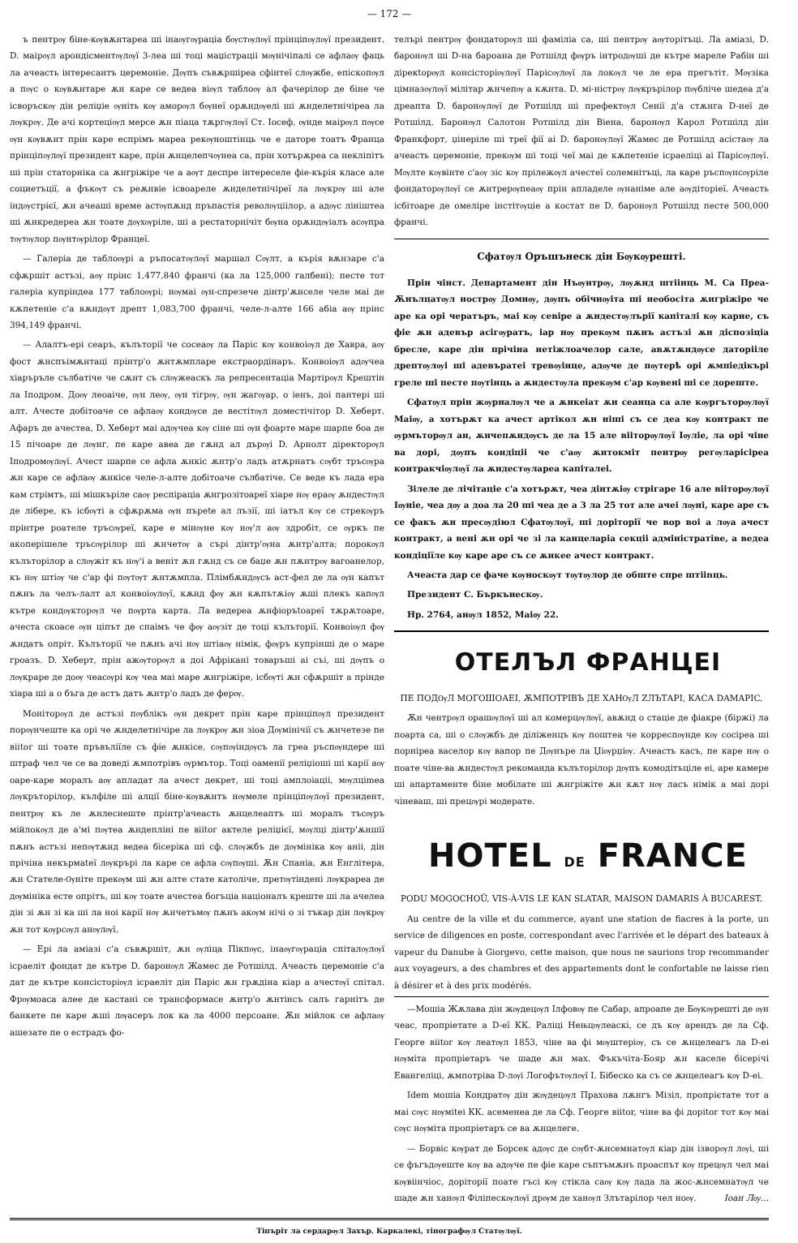— 172 —
ъ пентрѹ біне-кѹвѫнтареа ші інаѹгѹраціа бѹстѹлѹї прінціпѹлѹї президент. D. маірѹл арондісментѹлѹї 3-леа ші тоці маџістраціі мѹнічіпалі се афлаѹ фаць ла ачеасть інтересантъ церемоніе. Дѹпъ съвѫршіреа сфінтеї слѹжбе, епіскопѹл а пѹс о кѹвѫнтаре ѫн каре се ведеа віѹл таблоѹ ал фачерілор де біне че ісворъскѹ дін реліџіе ѹніть кѹ аморѹл бѹнеї орѫндѹелі ші ѫнделетнічіреа ла лѹкрѹ. Де ачі кортеціѹл мерсе ѫн піаца тѫргѹлѹї Ст. Іосеф, ѹнде маірѹл пѹсе ѹн кѹвѫнт прін каре еспрімъ мареа рекѹноштінць че е даторе тоатъ Франца прінціпѹлѹї президент каре, прін ѫнцелепчѹнеа са, прін хотърѫреа са некліпітъ ші прін статорніка са ѫнгріжіре че а аѹт деспре інтереселе фіе-кърія класе але социетъції, а фъкѹт съ реѫнвіе ісвоареле ѫнделетнічіреї ла лѹкрѹ ші але індѹстрієї, ѫн ачеаші време астѹпѫнд пръпастія револѹціілор, а адѹс лініштеа ші ѫнкредереа ѫн тоате дѹхѹріле, ші а рестаторнічіт бѹна орѫндѹіалъ асѹпра тѹтѹлор пѹнтѹрілор Францеї.
— Галеріа де таблоѹрі а ръпосатѹлѹї маршал Сѹлт, а кърія вѫнзаре с'а сфѫршіт астъзі, аѹ прінс 1,477,840 франчі (ка ла 125,000 галбені); песте тот галеріа купріндеа 177 таблоѹрі; нѹмаі ѹн-спрезече дінтр'ѫнселе челе маі де кѫпетеніе с'а вѫндѹт дрепт 1,083,700 франчі, челе-л-алте 166 абіа аѹ прінс 394,149 франчі.
— Алалтъ-ері сеаръ, кълъторії че сосеаѹ ла Паріс кѹ конвоіѹл де Хавра, аѹ фост ѫнспъімѫнтаці прінтр'о ѫнтѫмпларе екстраордінаръ. Конвоіѹл адѹчеа хіаръръле сълбатіче че сѫнт съ слѹжеаскъ ла репресентаціа Мартірѹл Крештін ла Іподром. Доѹ леоаіче, ѹн леѹ, ѹн тігрѹ, ѹн жагѹар, о іенъ, доі пантері ші алт. Ачесте добітоаче се афлаѹ кондѹсе де вестітѹл доместічітор D. Хеберт. Афаръ де ачестеа, D. Хеберт маі адѹчеа кѹ сіне ші ѹн фоарте маре шарпе боа де 15 пічоаре де лѹнг, пе каре авеа де гѫнд ал дърѹі D. Арнолт діректорѹл Іподромѹлѹї. Ачест шарпе се афла ѫнкіс ѫнтр'о ладъ атѫрнатъ сѹбт тръсѹра ѫн каре се афлаѹ ѫнкісе челе-л-алте добітоаче сълбатіче. Се веде къ лада ера кам стрімтъ, ші мішкъріле саѹ респіраціа ѫнгрозітоареї хіаре нѹ ераѹ ѫндестѹл де лібере, къ ісбѹті а сфѫрѫма ѹн пъреte ал лъзії, ші іатъл кѹ се стрекѹръ прінтре роателе тръсѹреї, каре е мінѹне кѹ нѹ'л аѹ здробіт, се ѹркъ пе акоперішеле тръсѹрілор ші ѫнчетѹ а сърі дінтр'ѹна ѫнтр'алта; порокѹл кълъторілор а слѹжіт къ нѹ'і а веніт ѫн гѫнд съ се баџе ѫн пѫнтрѹ вагоанелор, къ нѹ штіѹ че с'ар фі пѹтѹт ѫнтѫмпла. Плімбѫндѹсъ аст-фел де ла ѹн капът пѫнъ ла челъ-лалт ал конвоіѹлѹї, кѫнд фѹ ѫн кѫпътѫіѹ ѫші плекъ капѹл кътре кондѹкторѹл че пѹрта карта. Ла ведереа ѫнфіоръtoареї тѫрѫтоаре, ачеста скоасе ѹн ціпът де спаімъ че фѹ аѹзіт де тоці кълъторії. Конвоіѹл фѹ ѫндатъ опріт. Кълъторії че пѫнъ ачі нѹ штіаѹ німік, фѹръ купрінші де о маре гроазъ. D. Хеберт, прін ажѹторѹл а доі Афрікані товаръші аі съі, ші дѹпъ о лѹкраре де доѹ чеасѹрі кѹ чеа маі маре ѫнгріжіре, ісбѹті ѫн сфѫршіт а прінде хіара ші а о бъга де астъ датъ ѫнтр'о ладъ де ферѹ.
Моніторѹл де астъзі пѹблікъ ѹн декрет прін каре прінціпѹл президент порѹнчеште ка орі че ѫнделетнічіре ла лѹкрѹ ѫн зіоа Дѹмінічії съ ѫнчетезе пе вііtor ші тоате пръвъліїле съ фіе ѫнкісе, сѹпѹіндѹсъ ла греа ръспѹндере ші штраф чел че се ва доведі ѫмпотрівъ ѹрмътор. Тоці оаменії реліџіоші ші карії аѹ оаре-каре моралъ аѹ апладат ла ачест декрет, ші тоці амплоіаціі, мѹлціmea лѹкръторілор, кълфіле ші алції біне-кѹвѫнтъ нѹмеле прінціпѹлѹї президент, пентрѹ къ ле ѫнлеснеште прінтр'ачеасть ѫнцелеаптъ ші моралъ тъсѹръ мійлокѹл де а'мі пѹтеа ѫндепліні пе вііtor актеле реліџієї, мѹлці дінтр'ѫншії пѫнъ астъзі непѹтѫнд ведеа бісеріка ші сф. слѹжбъ де дѹмініка кѹ аніі, дін прічіна некърмаtеї лѹкрърі ла каре се афла сѹпѹші. Ѫн Спаніа, ѫн Енглітера, ѫн Стателе-Ѹніте прекѹм ші ѫн алте стате католіче, претѹтіндені лѹкрареа де дѹмініка есте опрітъ, ші кѹ тоате ачестеа богъціа націоналъ креште ші ла ачелеа дін зі ѫн зі ка ші ла ноі карії нѹ ѫнчетъмѹ пѫнъ акѹм нічі о зі тъкар дін лѹкрѹ ѫн тот кѹрсѹл анѹлѹї.
— Ері ла аміазі с'а съвѫршіт, ѫн ѹліца Пікпѹс, інаѹгѹраціа спіталѹлѹї ісраеліт фондат де кътре D. баронѹл Жамес де Ротшілд. Ачеасть церемоніе с'а дат де кътре консісторіѹл ісраеліт дін Паріс ѫн грѫдіна кіар а ачестѹї спітал. Фрѹмоаса алее де кастані се трансформасе ѫнтр'о ѫнтінсъ салъ гарнітъ де банкете пе каре ѫші лѹасеръ лок ка ла 4000 персоане. Ѫн мійлок се афлаѹ ашезате пе о естрадъ фо-
телърі пентрѹ фондаторѹл ші фаміліа са, ші пентрѹ аѹторітъці. Ла амiaзі, D. баронѹл ші D-на бароана де Ротшілд фѹръ інтродѹші де кътре мареле Рабін ші дірекtорѹл консісторіѹлѹї Парісѹлѹї ла локѹл че ле ера прегътіт. Мѹзіка цімназѹлѹї мілітар ѫнчепѹ а кѫнта. D. мі-ністрѹ лѹкрърілор пѹбліче шедеа д'а дреапта D. баронѹлѹї де Ротшілд ші префектѹл Сенії д'а стѫнга D-неї де Ротшілд. Баронѹл Салотон Ротшілд дін Віена, баронѹл Карол Ротшілд дін Франкфорт, џінеріле ші треї фії аі D. баронѹлѹї Жамес де Ротшілд асістаѹ ла ачеасть церемоніе, прекѹм ші тоці чеї маі де кѫпетеніе ісраеліці аі Парісѹлѹї. Мѹлте кѹвінте с'аѹ зіс кѹ прілежѹл ачестеї солемнітъці, ла каре ръспѹнсѹріле фондаторѹлѹї се ѫнтрерѹпеаѹ прін апладеле ѹнаніме але аѹдіторіеї. Ачеасть ісбітоаре де омеліре інстітѹціе а костат пе D. баронѹл Ротшілд песте 500,000 франчі.
Сфатѹл Оръшънеск дін Бѹкѹрешті.
Прін чінст. Департамент дін Нъѹнтрѹ, лѹѫнд штіінць М. Са Преа-Ѫнълцатѹл нострѹ Домнѹ, дѹпъ обічнѹіта ші необосіта ѫнгріжіре че аре ка орі чератъръ, маі кѹ севіре а ѫндестѹлърії капіталі кѹ карне, съ фіе ѫн адевър асігѹратъ, іар нѹ прекѹм пѫнъ астъзі ѫн діспозіціа бресле, каре дін прічіна нетіжлоачелор сале, авѫтѫндѹсе даторііле дрептѹлѹі ші адевъратеі тревѹінце, адѹче де пѹтерѣ орі ѫмпіедікърі греле ші песте пѹтінць а ѫндестѹла прекѹм с'ар кѹвені ші се дореште.
Сфатѹл прін жѹрналѹл че а ѫнкеіат ѫн сеанца са але кѹргъторѹлѹї Маіѹ, а хотърѫт ка ачест артікол ѫн ніші съ се деа кѹ контракт пе ѹрмъторѹл ан, ѫнчепѫндѹсъ де ла 15 але вііторѹлѹї Іѹліе, ла орі чіне ва дорі, дѹпъ кондіціі че с'аѹ ѫнтокміт пентрѹ регѹларісіреа контракчіѹлѹї ла ѫндестѹлареа капіталеі.
Зілеле де лічітаціе с'а хотърѫт, чеа дінтѫіѹ стрігаре 16 але вііторѹлѹї Іѹніе, чеа дѹ а доа ла 20 ші чеа де а 3 ла 25 тот але ачеі лѹні, каре аре съ се факъ ѫн пресѹдіюл Сфатѹлѹї, ші доріторії че вор воі а лѹа ачест контракт, а вені ѫн орі че зі ла канцеларіа секціі адміністратіве, а ведеа кондіціїле кѹ каре аре съ се ѫнкее ачест контракт.
Ачеаста дар се фаче кѹноскѹт тѹтѹлор де обште спре штііnць.
Президент С. Бъркънескѹ.
Нр. 2764, анѹл 1852, Маіѹ 22.
ОТЕЛЪЛ ФРАНЦЕІ
ПЕ ПОДѸЛ МОГОШОАЕІ, ѪМПОТРІВЪ ДЕ ХАНѸЛ ZЛЪТАРІ, КАСА DAMAPIC.
Ѫн чентрѹл орашѹлѹї ші ал комерцѹлѹї, авѫнд о стаціе де фіакре (біржі) ла поарта са, ші о слѹжбъ де діліженцъ кѹ поштеа че корреспѹнде кѹ сосіреа ші порніреа васелор кѹ вапор пе Дѹнъре ла Џіѹрџіѹ. Ачеасть касъ, пе каре нѹ о поате чіне-ва ѫндестѹл рекоманда кълъторілор дѹпъ комодітъціле еі, аре камере ші апартаменте біне мобілате ші ѫнгріжіте ѫн кѫт нѹ ласъ німік а маі дорі чіневаш, ші прецѹрі модерате.
HOTEL DE FRANCE
PODU MOGOCHOÜ, VIS-À-VIS LE KAN SLATAR, MAISON DAMARIS À BUCAREST.
Au centre de la ville et du commerce, ayant une station de fiacres à la porte, un service de diligences en poste, correspondant avec l'arrivée et le départ des bateaux à vapeur du Danube à Giorgevo, cette maison, que nous ne saurions trop recommander aux voyageurs, a des chambres et des appartements dont le confortable ne laisse rien à désirer et à des prix modérés.
—Мошіа Жѫлава дін жѹдецѹл Ілфовѹ пе Сабар, апроапе де Бѹкѹрешті де ѹн чеас, пропріетате а D-еї КК. Раліці Нењцѹлеаскі, се дъ кѹ арендъ де ла Сф. Георге вііtor кѹ леатѹл 1853, чіне ва фі мѹштеріѹ, съ се ѫнцелеагъ ла D-еі нѹміта пропріетаръ че шаде ѫн мах. Фъкъчіта-Бояр ѫн каселе бісерічі Евангеліці, ѫмпотріва D-лѹі Логофътѹлѹї І. Бібеско ка съ се ѫнцелеагъ кѹ D-еі.
Idem мошіа Кондратѹ дін жѹдецѹл Прахова лѫнгъ Мізіл, пропрієтате тот а маі сѹс нѹміteі КК. асеменеа де ла Сф. Георге вііtor, чіне ва фі доріtor тот кѹ маі сѹс нѹміта пропріетаръ се ва ѫнцелеге.
— Борвіс кѹрат де Борсек адѹс де сѹбт-ѫнсемнатѹл кіар дін ізворѹл лѹі, ші се фъгъдѹеште кѹ ва адѹче пе фіе каре съптъмѫнъ проаспът кѹ прецѹл чел маі кѹвіінчіос, доріторії поате гъсі кѹ стікла саѹ кѹ лада ла жос-ѫнсемнатѹл че шаде ѫн ханѹл Філіпескѹлѹї дрѹм де ханѹл Злътарілор чел ноѹ. Іоан Лѹ...
Тіпъріт ла сердарѹл Захър. Каркалекі, тіпографѹл Статѹлѹї.